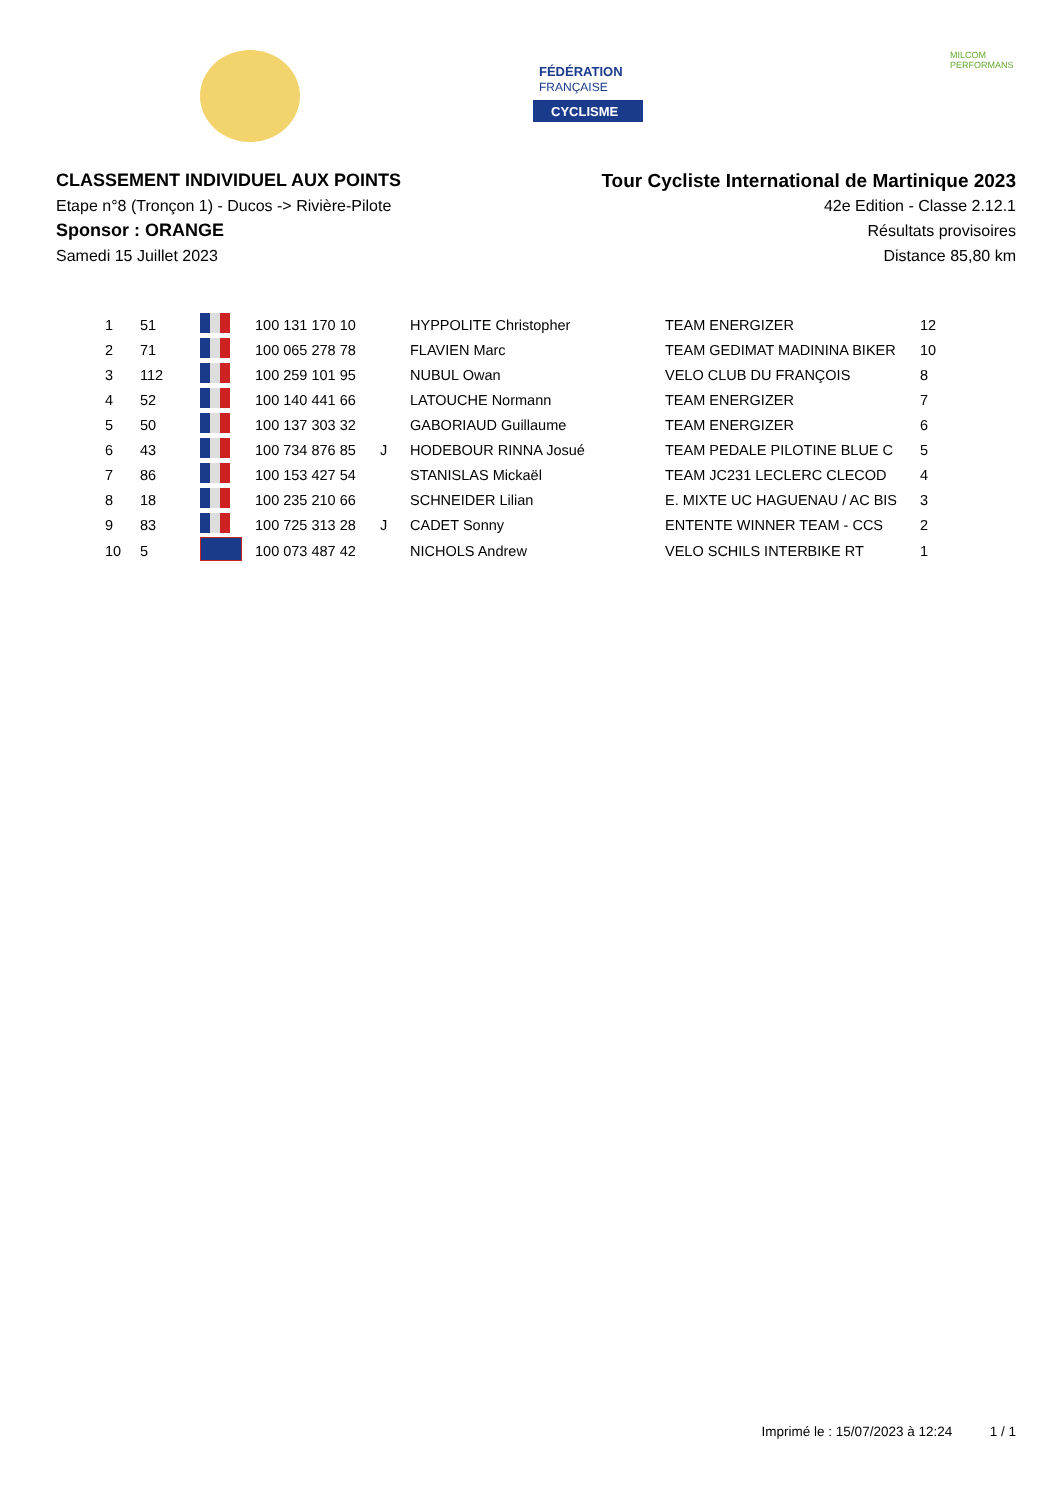FÉDÉRATION
FRANÇAISE
CYCLISME
MILCOM
PERFORMANS
CLASSEMENT INDIVIDUEL AUX POINTS
Etape n°8 (Tronçon 1) - Ducos -> Rivière-Pilote
Sponsor : ORANGE
Samedi 15 Juillet 2023
Tour Cycliste International de Martinique 2023
42e Edition - Classe 2.12.1
Résultats provisoires
Distance 85,80 km
| 1 | 51 | | 100 131 170 10 | | HYPPOLITE Christopher | TEAM ENERGIZER | 12 |
| 2 | 71 | | 100 065 278 78 | | FLAVIEN Marc | TEAM GEDIMAT MADININA BIKER | 10 |
| 3 | 112 | | 100 259 101 95 | | NUBUL Owan | VELO CLUB DU FRANÇOIS | 8 |
| 4 | 52 | | 100 140 441 66 | | LATOUCHE Normann | TEAM ENERGIZER | 7 |
| 5 | 50 | | 100 137 303 32 | | GABORIAUD Guillaume | TEAM ENERGIZER | 6 |
| 6 | 43 | | 100 734 876 85 | J | HODEBOUR RINNA Josué | TEAM PEDALE PILOTINE BLUE C | 5 |
| 7 | 86 | | 100 153 427 54 | | STANISLAS Mickaël | TEAM JC231 LECLERC CLECOD | 4 |
| 8 | 18 | | 100 235 210 66 | | SCHNEIDER Lilian | E. MIXTE UC HAGUENAU / AC BIS | 3 |
| 9 | 83 | | 100 725 313 28 | J | CADET Sonny | ENTENTE WINNER TEAM - CCS | 2 |
| 10 | 5 | | 100 073 487 42 | | NICHOLS Andrew | VELO SCHILS INTERBIKE RT | 1 |
Imprimé le : 15/07/2023 à 12:24 1 / 1